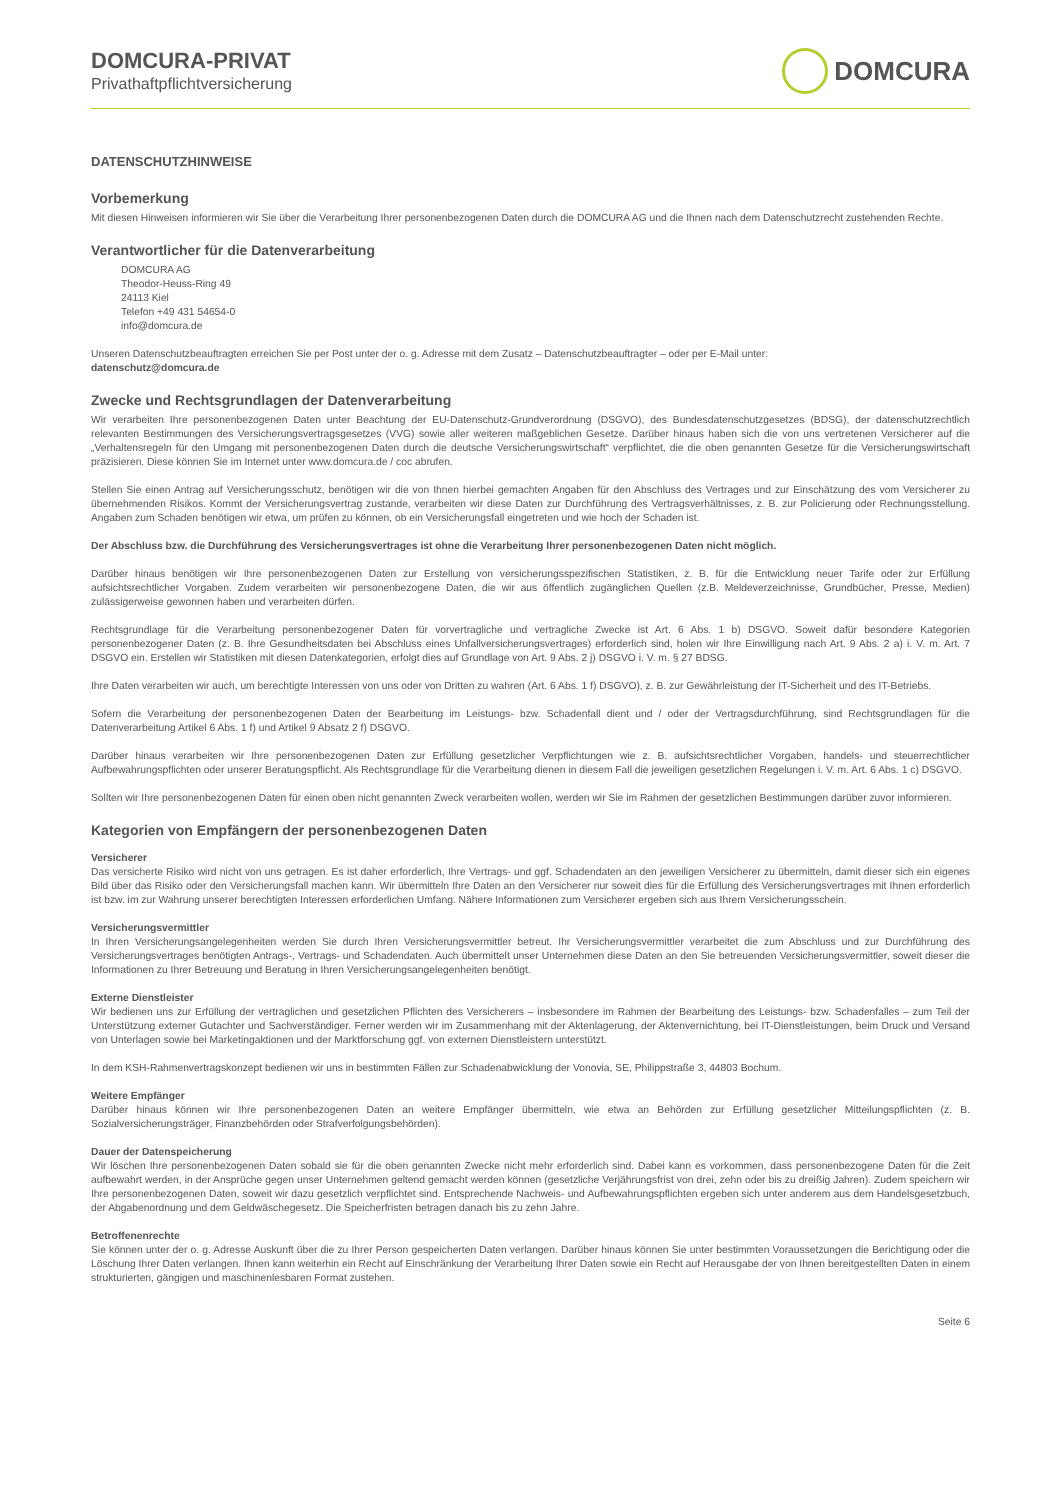DOMCURA-PRIVAT
Privathaftpflichtversicherung
DOMCURA
DATENSCHUTZHINWEISE
Vorbemerkung
Mit diesen Hinweisen informieren wir Sie über die Verarbeitung Ihrer personenbezogenen Daten durch die DOMCURA AG und die Ihnen nach dem Datenschutzrecht zustehenden Rechte.
Verantwortlicher für die Datenverarbeitung
DOMCURA AG
Theodor-Heuss-Ring 49
24113 Kiel
Telefon +49 431 54654-0
info@domcura.de
Unseren Datenschutzbeauftragten erreichen Sie per Post unter der o. g. Adresse mit dem Zusatz – Datenschutzbeauftragter – oder per E-Mail unter:
datenschutz@domcura.de
Zwecke und Rechtsgrundlagen der Datenverarbeitung
Wir verarbeiten Ihre personenbezogenen Daten unter Beachtung der EU-Datenschutz-Grundverordnung (DSGVO), des Bundesdatenschutzgesetzes (BDSG), der datenschutzrechtlich relevanten Bestimmungen des Versicherungsvertragsgesetzes (VVG) sowie aller weiteren maßgeblichen Gesetze. Darüber hinaus haben sich die von uns vertretenen Versicherer auf die „Verhaltensregeln für den Umgang mit personenbezogenen Daten durch die deutsche Versicherungswirtschaft“ verpflichtet, die die oben genannten Gesetze für die Versicherungswirtschaft präzisieren. Diese können Sie im Internet unter www.domcura.de / coc abrufen.
Stellen Sie einen Antrag auf Versicherungsschutz, benötigen wir die von Ihnen hierbei gemachten Angaben für den Abschluss des Vertrages und zur Einschätzung des vom Versicherer zu übernehmenden Risikos. Kommt der Versicherungsvertrag zustande, verarbeiten wir diese Daten zur Durchführung des Vertragsverhältnisses, z. B. zur Policierung oder Rechnungsstellung. Angaben zum Schaden benötigen wir etwa, um prüfen zu können, ob ein Versicherungsfall eingetreten und wie hoch der Schaden ist.
Der Abschluss bzw. die Durchführung des Versicherungsvertrages ist ohne die Verarbeitung Ihrer personenbezogenen Daten nicht möglich.
Darüber hinaus benötigen wir Ihre personenbezogenen Daten zur Erstellung von versicherungsspezifischen Statistiken, z. B. für die Entwicklung neuer Tarife oder zur Erfüllung aufsichtsrechtlicher Vorgaben. Zudem verarbeiten wir personenbezogene Daten, die wir aus öffentlich zugänglichen Quellen (z.B. Meldeverzeichnisse, Grundbücher, Presse, Medien) zulässigerweise gewonnen haben und verarbeiten dürfen.
Rechtsgrundlage für die Verarbeitung personenbezogener Daten für vorvertragliche und vertragliche Zwecke ist Art. 6 Abs. 1 b) DSGVO. Soweit dafür besondere Kategorien personenbezogener Daten (z. B. Ihre Gesundheitsdaten bei Abschluss eines Unfallversicherungsvertrages) erforderlich sind, holen wir Ihre Einwilligung nach Art. 9 Abs. 2 a) i. V. m. Art. 7 DSGVO ein. Erstellen wir Statistiken mit diesen Datenkategorien, erfolgt dies auf Grundlage von Art. 9 Abs. 2 j) DSGVO i. V. m. § 27 BDSG.
Ihre Daten verarbeiten wir auch, um berechtigte Interessen von uns oder von Dritten zu wahren (Art. 6 Abs. 1 f) DSGVO), z. B. zur Gewährleistung der IT-Sicherheit und des IT-Betriebs.
Sofern die Verarbeitung der personenbezogenen Daten der Bearbeitung im Leistungs- bzw. Schadenfall dient und / oder der Vertragsdurchführung, sind Rechtsgrundlagen für die Datenverarbeitung Artikel 6 Abs. 1 f) und Artikel 9 Absatz 2 f) DSGVO.
Darüber hinaus verarbeiten wir Ihre personenbezogenen Daten zur Erfüllung gesetzlicher Verpflichtungen wie z. B. aufsichtsrechtlicher Vorgaben, handels- und steuerrechtlicher Aufbewahrungspflichten oder unserer Beratungspflicht. Als Rechtsgrundlage für die Verarbeitung dienen in diesem Fall die jeweiligen gesetzlichen Regelungen i. V. m. Art. 6 Abs. 1 c) DSGVO.
Sollten wir Ihre personenbezogenen Daten für einen oben nicht genannten Zweck verarbeiten wollen, werden wir Sie im Rahmen der gesetzlichen Bestimmungen darüber zuvor informieren.
Kategorien von Empfängern der personenbezogenen Daten
Versicherer
Das versicherte Risiko wird nicht von uns getragen. Es ist daher erforderlich, Ihre Vertrags- und ggf. Schadendaten an den jeweiligen Versicherer zu übermitteln, damit dieser sich ein eigenes Bild über das Risiko oder den Versicherungsfall machen kann. Wir übermitteln Ihre Daten an den Versicherer nur soweit dies für die Erfüllung des Versicherungsvertrages mit Ihnen erforderlich ist bzw. im zur Wahrung unserer berechtigten Interessen erforderlichen Umfang. Nähere Informationen zum Versicherer ergeben sich aus Ihrem Versicherungsschein.
Versicherungsvermittler
In Ihren Versicherungsangelegenheiten werden Sie durch Ihren Versicherungsvermittler betreut. Ihr Versicherungsvermittler verarbeitet die zum Abschluss und zur Durchführung des Versicherungsvertrages benötigten Antrags-, Vertrags- und Schadendaten. Auch übermittelt unser Unternehmen diese Daten an den Sie betreuenden Versicherungsvermittler, soweit dieser die Informationen zu Ihrer Betreuung und Beratung in Ihren Versicherungsangelegenheiten benötigt.
Externe Dienstleister
Wir bedienen uns zur Erfüllung der vertraglichen und gesetzlichen Pflichten des Versicherers – insbesondere im Rahmen der Bearbeitung des Leistungs- bzw. Schadenfalles – zum Teil der Unterstützung externer Gutachter und Sachverständiger. Ferner werden wir im Zusammenhang mit der Aktenlagerung, der Aktenvernichtung, bei IT-Dienstleistungen, beim Druck und Versand von Unterlagen sowie bei Marketingaktionen und der Marktforschung ggf. von externen Dienstleistern unterstützt.
In dem KSH-Rahmenvertragskonzept bedienen wir uns in bestimmten Fällen zur Schadenabwicklung der Vonovia, SE, Philippstraße 3, 44803 Bochum.
Weitere Empfänger
Darüber hinaus können wir Ihre personenbezogenen Daten an weitere Empfänger übermitteln, wie etwa an Behörden zur Erfüllung gesetzlicher Mitteilungspflichten (z. B. Sozialversicherungsträger, Finanzbehörden oder Strafverfolgungsbehörden).
Dauer der Datenspeicherung
Wir löschen Ihre personenbezogenen Daten sobald sie für die oben genannten Zwecke nicht mehr erforderlich sind. Dabei kann es vorkommen, dass personenbezogene Daten für die Zeit aufbewahrt werden, in der Ansprüche gegen unser Unternehmen geltend gemacht werden können (gesetzliche Verjährungsfrist von drei, zehn oder bis zu dreißig Jahren). Zudem speichern wir Ihre personenbezogenen Daten, soweit wir dazu gesetzlich verpflichtet sind. Entsprechende Nachweis- und Aufbewahrungspflichten ergeben sich unter anderem aus dem Handelsgesetzbuch, der Abgabenordnung und dem Geldwäschegesetz. Die Speicherfristen betragen danach bis zu zehn Jahre.
Betroffenenrechte
Sie können unter der o. g. Adresse Auskunft über die zu Ihrer Person gespeicherten Daten verlangen. Darüber hinaus können Sie unter bestimmten Voraussetzungen die Berichtigung oder die Löschung Ihrer Daten verlangen. Ihnen kann weiterhin ein Recht auf Einschränkung der Verarbeitung Ihrer Daten sowie ein Recht auf Herausgabe der von Ihnen bereitgestellten Daten in einem strukturierten, gängigen und maschinenlesbaren Format zustehen.
Seite 6